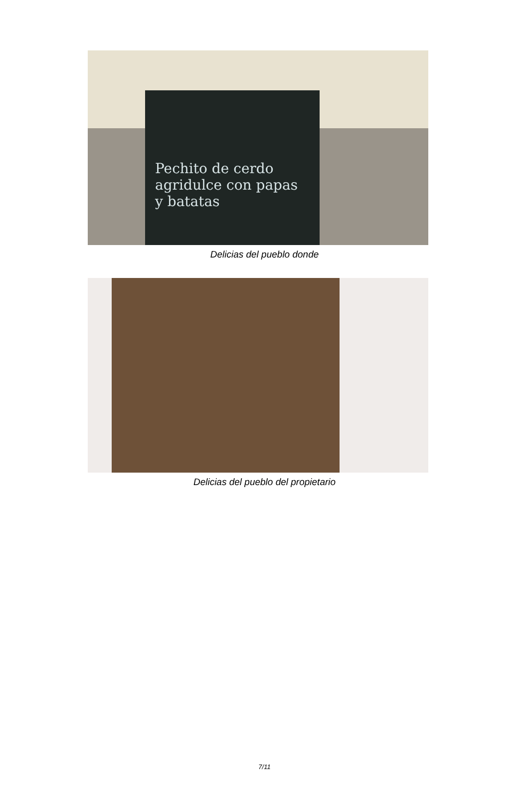Pechito de cerdo agridulce con papas y batatas
Delicias del pueblo donde
Delicias del pueblo del propietario
7/11